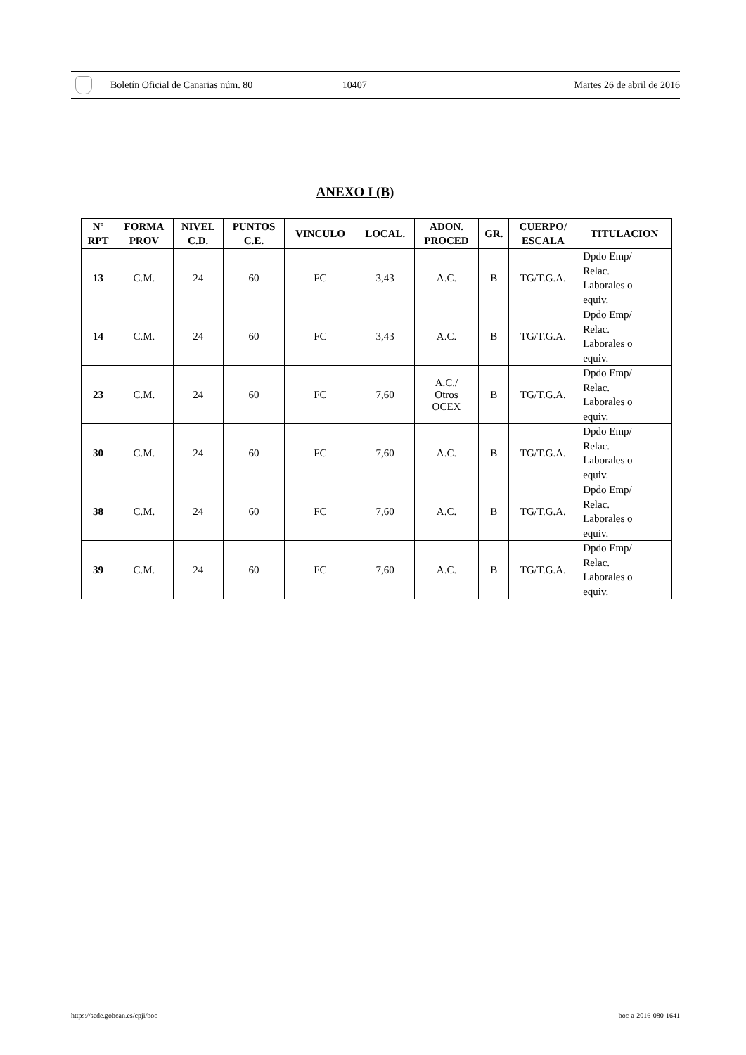Boletín Oficial de Canarias núm. 80 10407 Martes 26 de abril de 2016
ANEXO I (B)
| Nº RPT | FORMA PROV | NIVEL C.D. | PUNTOS C.E. | VINCULO | LOCAL. | ADON. PROCED | GR. | CUERPO/ ESCALA | TITULACION |
| --- | --- | --- | --- | --- | --- | --- | --- | --- | --- |
| 13 | C.M. | 24 | 60 | FC | 3,43 | A.C. | B | TG/T.G.A. | Dpdo Emp/ Relac. Laborales o equiv. |
| 14 | C.M. | 24 | 60 | FC | 3,43 | A.C. | B | TG/T.G.A. | Dpdo Emp/ Relac. Laborales o equiv. |
| 23 | C.M. | 24 | 60 | FC | 7,60 | A.C./ Otros OCEX | B | TG/T.G.A. | Dpdo Emp/ Relac. Laborales o equiv. |
| 30 | C.M. | 24 | 60 | FC | 7,60 | A.C. | B | TG/T.G.A. | Dpdo Emp/ Relac. Laborales o equiv. |
| 38 | C.M. | 24 | 60 | FC | 7,60 | A.C. | B | TG/T.G.A. | Dpdo Emp/ Relac. Laborales o equiv. |
| 39 | C.M. | 24 | 60 | FC | 7,60 | A.C. | B | TG/T.G.A. | Dpdo Emp/ Relac. Laborales o equiv. |
https://sede.gobcan.es/cpji/boc boc-a-2016-080-1641